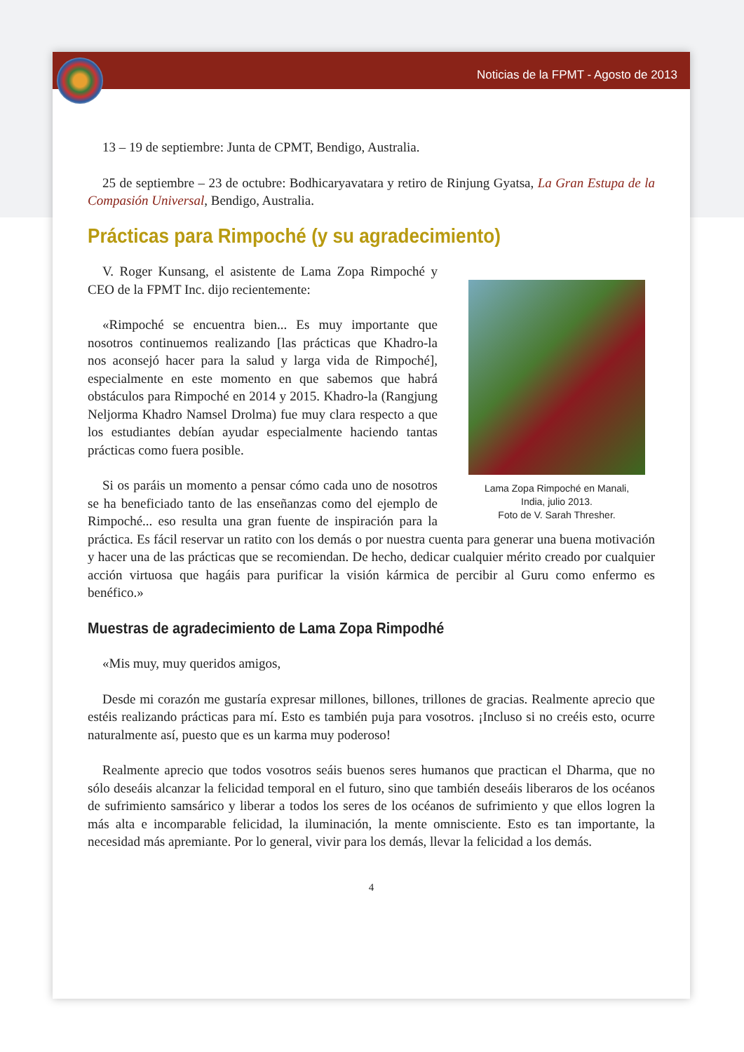Noticias de la FPMT - Agosto de 2013
13 – 19 de septiembre: Junta de CPMT, Bendigo, Australia.
25 de septiembre – 23 de octubre: Bodhicaryavatara y retiro de Rinjung Gyatsa, La Gran Estupa de la Compasión Universal, Bendigo, Australia.
Prácticas para Rimpoché (y su agradecimiento)
Lama Zopa Rimpoché en Manali,
India, julio 2013.
Foto de V. Sarah Thresher.
V. Roger Kunsang, el asistente de Lama Zopa Rimpoché y CEO de la FPMT Inc. dijo recientemente:
«Rimpoché se encuentra bien... Es muy importante que nosotros continuemos realizando [las prácticas que Khadro-la nos aconsejó hacer para la salud y larga vida de Rimpoché], especialmente en este momento en que sabemos que habrá obstáculos para Rimpoché en 2014 y 2015. Khadro-la (Rangjung Neljorma Khadro Namsel Drolma) fue muy clara respecto a que los estudiantes debían ayudar especialmente haciendo tantas prácticas como fuera posible.
Si os paráis un momento a pensar cómo cada uno de nosotros se ha beneficiado tanto de las enseñanzas como del ejemplo de Rimpoché... eso resulta una gran fuente de inspiración para la práctica. Es fácil reservar un ratito con los demás o por nuestra cuenta para generar una buena motivación y hacer una de las prácticas que se recomiendan. De hecho, dedicar cualquier mérito creado por cualquier acción virtuosa que hagáis para purificar la visión kármica de percibir al Guru como enfermo es benéfico.»
Muestras de agradecimiento de Lama Zopa Rimpodhé
«Mis muy, muy queridos amigos,
Desde mi corazón me gustaría expresar millones, billones, trillones de gracias. Realmente aprecio que estéis realizando prácticas para mí. Esto es también puja para vosotros. ¡Incluso si no creéis esto, ocurre naturalmente así, puesto que es un karma muy poderoso!
Realmente aprecio que todos vosotros seáis buenos seres humanos que practican el Dharma, que no sólo deseáis alcanzar la felicidad temporal en el futuro, sino que también deseáis liberaros de los océanos de sufrimiento samsárico y liberar a todos los seres de los océanos de sufrimiento y que ellos logren la más alta e incomparable felicidad, la iluminación, la mente omnisciente. Esto es tan importante, la necesidad más apremiante. Por lo general, vivir para los demás, llevar la felicidad a los demás.
4